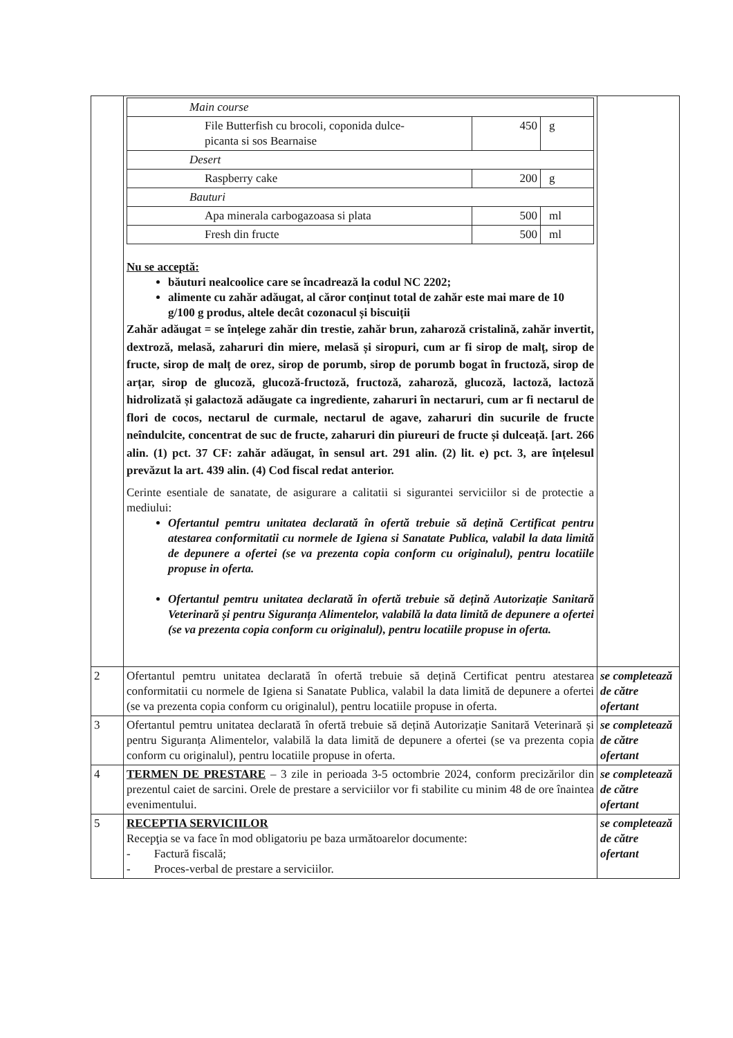| | / Main course / / / / File Butterfish cu brocoli, coponida dulce- picanta si sos Bearnaise / 450 / g / / Desert / / / / Raspberry cake / 200 / g / / Bauturi / / / / Apa minerala carbogazoasa si plata / 500 / ml / / Fresh din fructe / 500 / ml / Nu se acceptă: băuturi nealcoolice care se încadrează la codul NC 2202; alimente cu zahăr adăugat, al căror conținut total de zahăr este mai mare de 10 g/100 g produs, altele decât cozonacul și biscuiții Zahăr adăugat = se înțelege zahăr din trestie, zahăr brun, zaharoză cristalină, zahăr invertit, dextroză, melasă, zaharuri din miere, melasă și siropuri, cum ar fi sirop de malț, sirop de fructe, sirop de malț de orez, sirop de porumb, sirop de porumb bogat în fructoză, sirop de arțar, sirop de glucoză, glucoză-fructoză, fructoză, zaharoză, glucoză, lactoză, lactoză hidrolizată și galactoză adăugate ca ingrediente, zaharuri în nectaruri, cum ar fi nectarul de flori de cocos, nectarul de curmale, nectarul de agave, zaharuri din sucurile de fructe neîndulcite, concentrat de suc de fructe, zaharuri din piureuri de fructe și dulceață. [art. 266 alin. (1) pct. 37 CF: zahăr adăugat, în sensul art. 291 alin. (2) lit. e) pct. 3, are înțelesul prevăzut la art. 439 alin. (4) Cod fiscal redat anterior. Cerinte esentiale de sanatate, de asigurare a calitatii si sigurantei serviciilor si de protectie a mediului: Ofertantul pemtru unitatea declarată în ofertă trebuie să dețină Certificat pentru atestarea conformitatii cu normele de Igiena si Sanatate Publica, valabil la data limită de depunere a ofertei (se va prezenta copia conform cu originalul), pentru locatiile propuse in oferta. Ofertantul pemtru unitatea declarată în ofertă trebuie să dețină Autorizație Sanitară Veterinară și pentru Siguranța Alimentelor, valabilă la data limită de depunere a ofertei (se va prezenta copia conform cu originalul), pentru locatiile propuse in oferta. | |
| 2 | Ofertantul pemtru unitatea declarată în ofertă trebuie să dețină Certificat pentru atestarea conformitatii cu normele de Igiena si Sanatate Publica, valabil la data limită de depunere a ofertei (se va prezenta copia conform cu originalul), pentru locatiile propuse in oferta. | se completează de către ofertant |
| 3 | Ofertantul pemtru unitatea declarată în ofertă trebuie să dețină Autorizație Sanitară Veterinară și pentru Siguranța Alimentelor, valabilă la data limită de depunere a ofertei (se va prezenta copia conform cu originalul), pentru locatiile propuse in oferta. | se completează de către ofertant |
| 4 | TERMEN DE PRESTARE – 3 zile in perioada 3-5 octombrie 2024, conform precizărilor din prezentul caiet de sarcini. Orele de prestare a serviciilor vor fi stabilite cu minim 48 de ore înaintea evenimentului. | se completează de către ofertant |
| 5 | RECEPTIA SERVICIILOR Recepţia se va face în mod obligatoriu pe baza următoarelor documente: - Factură fiscală; - Proces-verbal de prestare a serviciilor. | se completează de către ofertant |